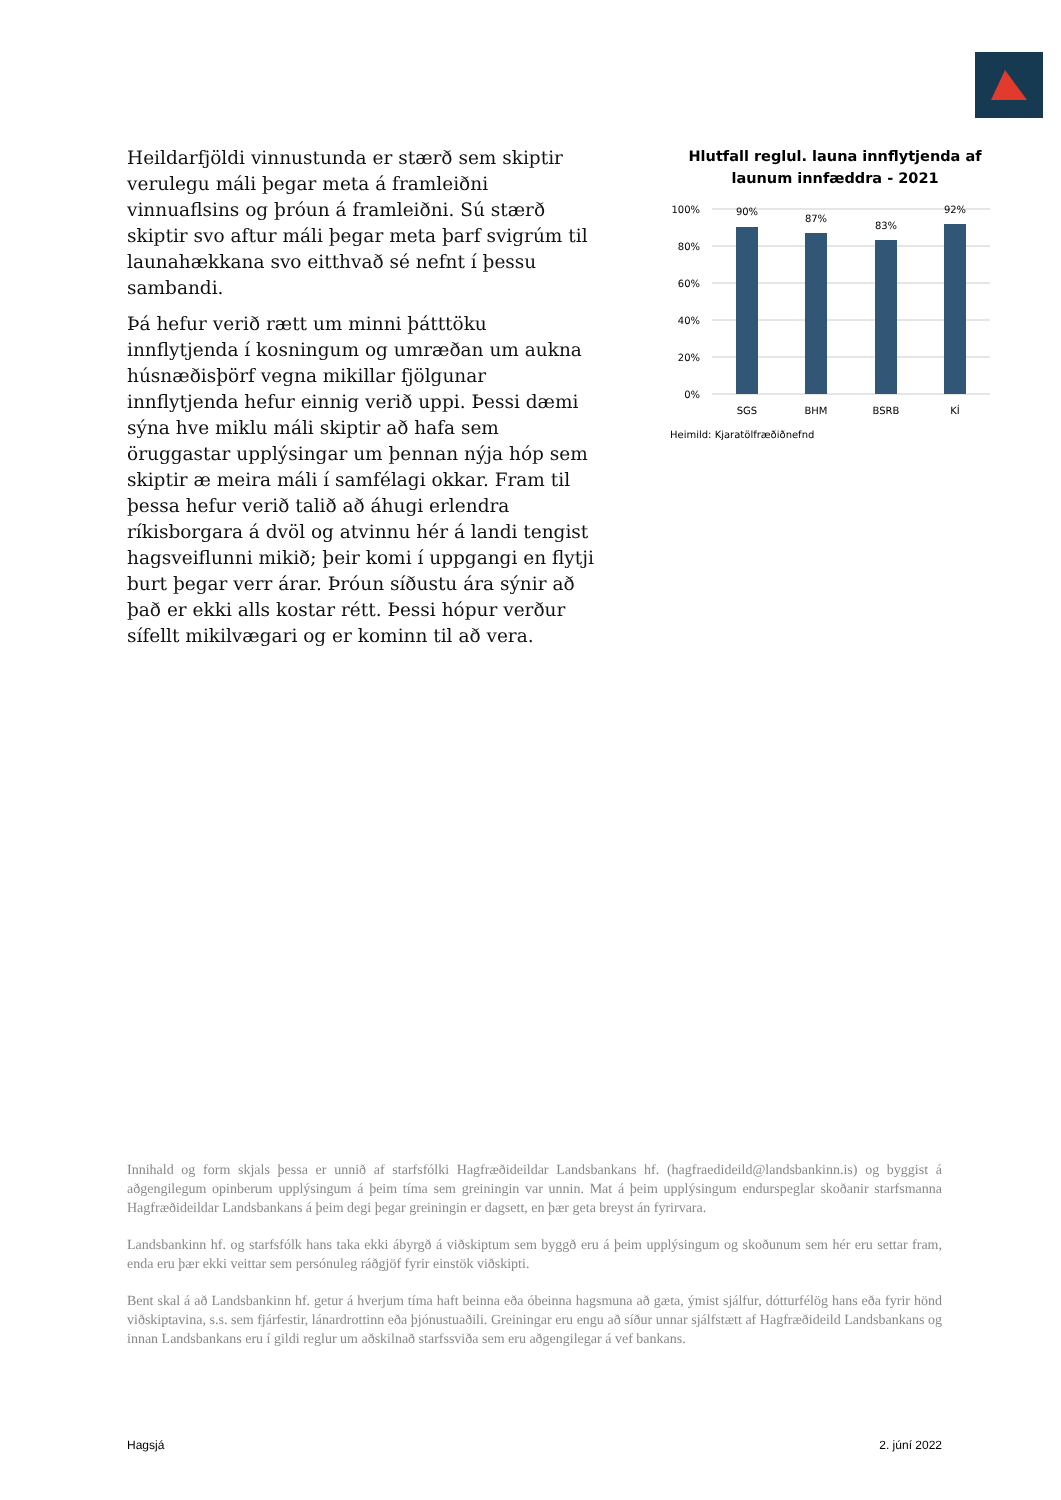Heildarfjöldi vinnustunda er stærð sem skiptir verulegu máli þegar meta á framleiðni vinnuaflsins og þróun á framleiðni. Sú stærð skiptir svo aftur máli þegar meta þarf svigrúm til launahækkana svo eitthvað sé nefnt í þessu sambandi.
Þá hefur verið rætt um minni þátttöku innflytjenda í kosningum og umræðan um aukna húsnæðisþörf vegna mikillar fjölgunar innflytjenda hefur einnig verið uppi. Þessi dæmi sýna hve miklu máli skiptir að hafa sem öruggastar upplýsingar um þennan nýja hóp sem skiptir æ meira máli í samfélagi okkar. Fram til þessa hefur verið talið að áhugi erlendra ríkisborgara á dvöl og atvinnu hér á landi tengist hagsveiflunni mikið; þeir komi í uppgangi en flytji burt þegar verr árar. Þróun síðustu ára sýnir að það er ekki alls kostar rétt. Þessi hópur verður sífellt mikilvægari og er kominn til að vera.
Hlutfall reglul. launa innflytjenda af launum innfæddra - 2021
100%
80%
60%
40%
20%
0%
90%
87%
83%
92%
SGS
BHM
BSRB
KÍ
Heimild: Kjaratölfræðiðnefnd
Innihald og form skjals þessa er unnið af starfsfólki Hagfræðideildar Landsbankans hf. (hagfraedideild@landsbankinn.is) og byggist á aðgengilegum opinberum upplýsingum á þeim tíma sem greiningin var unnin. Mat á þeim upplýsingum endurspeglar skoðanir starfsmanna Hagfræðideildar Landsbankans á þeim degi þegar greiningin er dagsett, en þær geta breyst án fyrirvara.
Landsbankinn hf. og starfsfólk hans taka ekki ábyrgð á viðskiptum sem byggð eru á þeim upplýsingum og skoðunum sem hér eru settar fram, enda eru þær ekki veittar sem persónuleg ráðgjöf fyrir einstök viðskipti.
Bent skal á að Landsbankinn hf. getur á hverjum tíma haft beinna eða óbeinna hagsmuna að gæta, ýmist sjálfur, dótturfélög hans eða fyrir hönd viðskiptavina, s.s. sem fjárfestir, lánardrottinn eða þjónustuaðili. Greiningar eru engu að síður unnar sjálfstætt af Hagfræðideild Landsbankans og innan Landsbankans eru í gildi reglur um aðskilnað starfssviða sem eru aðgengilegar á vef bankans.
Hagsjá 2. júní 2022